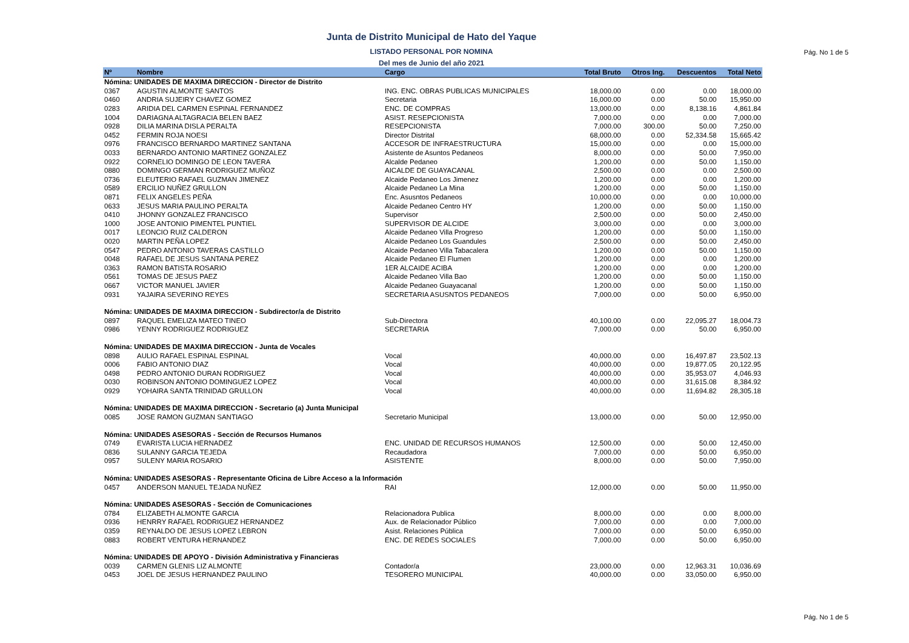Junta de Distrito Municipal de Hato del Yaque
LISTADO PERSONAL POR NOMINA
Del mes de Junio del año 2021
Pág. No 1 de 5
| Nº | Nombre | Cargo | Total Bruto | Otros Ing. | Descuentos | Total Neto |
| --- | --- | --- | --- | --- | --- | --- |
| Nómina: UNIDADES DE MAXIMA DIRECCION - Director de Distrito | | | | | | |
| 0367 | AGUSTIN ALMONTE SANTOS | ING. ENC. OBRAS PUBLICAS MUNICIPALES | 18,000.00 | 0.00 | 0.00 | 18,000.00 |
| 0460 | ANDRIA SUJEIRY CHAVEZ GOMEZ | Secretaria | 16,000.00 | 0.00 | 50.00 | 15,950.00 |
| 0283 | ARIDIA DEL CARMEN ESPINAL FERNANDEZ | ENC. DE COMPRAS | 13,000.00 | 0.00 | 8,138.16 | 4,861.84 |
| 1004 | DARIAGNA ALTAGRACIA BELEN BAEZ | ASIST. RESEPCIONISTA | 7,000.00 | 0.00 | 0.00 | 7,000.00 |
| 0928 | DILIA MARINA DISLA PERALTA | RESEPCIONISTA | 7,000.00 | 300.00 | 50.00 | 7,250.00 |
| 0452 | FERMIN ROJA NOESI | Director Distrital | 68,000.00 | 0.00 | 52,334.58 | 15,665.42 |
| 0976 | FRANCISCO BERNARDO MARTINEZ SANTANA | ACCESOR DE INFRAESTRUCTURA | 15,000.00 | 0.00 | 0.00 | 15,000.00 |
| 0033 | BERNARDO ANTONIO MARTINEZ GONZALEZ | Asistente de Asuntos Pedaneos | 8,000.00 | 0.00 | 50.00 | 7,950.00 |
| 0922 | CORNELIO DOMINGO DE LEON TAVERA | Alcalde Pedaneo | 1,200.00 | 0.00 | 50.00 | 1,150.00 |
| 0880 | DOMINGO GERMAN RODRIGUEZ MUÑOZ | AICALDE DE GUAYACANAL | 2,500.00 | 0.00 | 0.00 | 2,500.00 |
| 0736 | ELEUTERIO RAFAEL GUZMAN JIMENEZ | Alcaide Pedaneo Los Jimenez | 1,200.00 | 0.00 | 0.00 | 1,200.00 |
| 0589 | ERCILIO NUÑEZ GRULLON | Alcaide Pedaneo La Mina | 1,200.00 | 0.00 | 50.00 | 1,150.00 |
| 0871 | FELIX ANGELES PEÑA | Enc. Asusntos Pedaneos | 10,000.00 | 0.00 | 0.00 | 10,000.00 |
| 0633 | JESUS MARIA PAULINO PERALTA | Alcaide Pedaneo Centro HY | 1,200.00 | 0.00 | 50.00 | 1,150.00 |
| 0410 | JHONNY GONZALEZ FRANCISCO | Supervisor | 2,500.00 | 0.00 | 50.00 | 2,450.00 |
| 1000 | JOSE ANTONIO PIMENTEL PUNTIEL | SUPERVISOR DE ALCIDE | 3,000.00 | 0.00 | 0.00 | 3,000.00 |
| 0017 | LEONCIO RUIZ CALDERON | Alcaide Pedaneo Villa Progreso | 1,200.00 | 0.00 | 50.00 | 1,150.00 |
| 0020 | MARTIN PEÑA LOPEZ | Alcaide Pedaneo Los Guandules | 2,500.00 | 0.00 | 50.00 | 2,450.00 |
| 0547 | PEDRO ANTONIO TAVERAS CASTILLO | Alcaide Pedaneo Villa Tabacalera | 1,200.00 | 0.00 | 50.00 | 1,150.00 |
| 0048 | RAFAEL DE JESUS SANTANA PEREZ | Alcaide Pedaneo El Flumen | 1,200.00 | 0.00 | 0.00 | 1,200.00 |
| 0363 | RAMON BATISTA ROSARIO | 1ER ALCAIDE ACIBA | 1,200.00 | 0.00 | 0.00 | 1,200.00 |
| 0561 | TOMAS DE JESUS PAEZ | Alcaide Pedaneo Villa Bao | 1,200.00 | 0.00 | 50.00 | 1,150.00 |
| 0667 | VICTOR MANUEL JAVIER | Alcaide Pedaneo Guayacanal | 1,200.00 | 0.00 | 50.00 | 1,150.00 |
| 0931 | YAJAIRA SEVERINO REYES | SECRETARIA ASUSNTOS PEDANEOS | 7,000.00 | 0.00 | 50.00 | 6,950.00 |
| Nómina: UNIDADES DE MAXIMA DIRECCION - Subdirector/a de Distrito | | | | | | |
| 0897 | RAQUEL EMELIZA MATEO TINEO | Sub-Directora | 40,100.00 | 0.00 | 22,095.27 | 18,004.73 |
| 0986 | YENNY RODRIGUEZ RODRIGUEZ | SECRETARIA | 7,000.00 | 0.00 | 50.00 | 6,950.00 |
| Nómina: UNIDADES DE MAXIMA DIRECCION - Junta de Vocales | | | | | | |
| 0898 | AULIO RAFAEL ESPINAL ESPINAL | Vocal | 40,000.00 | 0.00 | 16,497.87 | 23,502.13 |
| 0006 | FABIO ANTONIO DIAZ | Vocal | 40,000.00 | 0.00 | 19,877.05 | 20,122.95 |
| 0498 | PEDRO ANTONIO DURAN RODRIGUEZ | Vocal | 40,000.00 | 0.00 | 35,953.07 | 4,046.93 |
| 0030 | ROBINSON ANTONIO DOMINGUEZ LOPEZ | Vocal | 40,000.00 | 0.00 | 31,615.08 | 8,384.92 |
| 0929 | YOHAIRA SANTA TRINIDAD GRULLON | Vocal | 40,000.00 | 0.00 | 11,694.82 | 28,305.18 |
| Nómina: UNIDADES DE MAXIMA DIRECCION - Secretario (a) Junta Municipal | | | | | | |
| 0085 | JOSE RAMON GUZMAN SANTIAGO | Secretario Municipal | 13,000.00 | 0.00 | 50.00 | 12,950.00 |
| Nómina: UNIDADES ASESORAS - Sección de Recursos Humanos | | | | | | |
| 0749 | EVARISTA LUCIA HERNADEZ | ENC. UNIDAD DE RECURSOS HUMANOS | 12,500.00 | 0.00 | 50.00 | 12,450.00 |
| 0836 | SULANNY GARCIA TEJEDA | Recaudadora | 7,000.00 | 0.00 | 50.00 | 6,950.00 |
| 0957 | SULENY MARIA ROSARIO | ASISTENTE | 8,000.00 | 0.00 | 50.00 | 7,950.00 |
| Nómina: UNIDADES ASESORAS - Representante Oficina de Libre Acceso a la Información | | | | | | |
| 0457 | ANDERSON MANUEL TEJADA NUÑEZ | RAI | 12,000.00 | 0.00 | 50.00 | 11,950.00 |
| Nómina: UNIDADES ASESORAS - Sección de Comunicaciones | | | | | | |
| 0784 | ELIZABETH ALMONTE GARCIA | Relacionadora Publica | 8,000.00 | 0.00 | 0.00 | 8,000.00 |
| 0936 | HENRRY RAFAEL RODRIGUEZ HERNANDEZ | Aux. de Relacionador Público | 7,000.00 | 0.00 | 0.00 | 7,000.00 |
| 0359 | REYNALDO DE JESUS LOPEZ LEBRON | Asist. Relaciones Pública | 7,000.00 | 0.00 | 50.00 | 6,950.00 |
| 0883 | ROBERT VENTURA HERNANDEZ | ENC. DE REDES SOCIALES | 7,000.00 | 0.00 | 50.00 | 6,950.00 |
| Nómina: UNIDADES DE APOYO - División Administrativa y Financieras | | | | | | |
| 0039 | CARMEN GLENIS LIZ ALMONTE | Contador/a | 23,000.00 | 0.00 | 12,963.31 | 10,036.69 |
| 0453 | JOEL DE JESUS HERNANDEZ PAULINO | TESORERO MUNICIPAL | 40,000.00 | 0.00 | 33,050.00 | 6,950.00 |
Pág. No 1 de 5